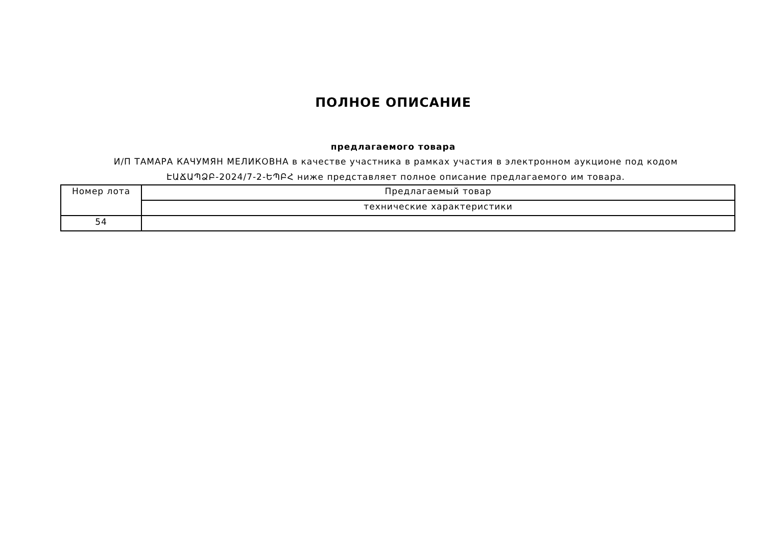ПОЛНОЕ ОПИСАНИЕ
предлагаемого товара
И/П ТАМАРА КАЧУМЯН МЕЛИКОВНА в качестве участника в рамках участия в электронном аукционе под кодом ԷԱՃԱՊՁԲ-2024/7-2-ԵՊԲՀ ниже представляет полное описание предлагаемого им товара.
| Номер лота | Предлагаемый товар |
| | технические характеристики |
| 54 | |